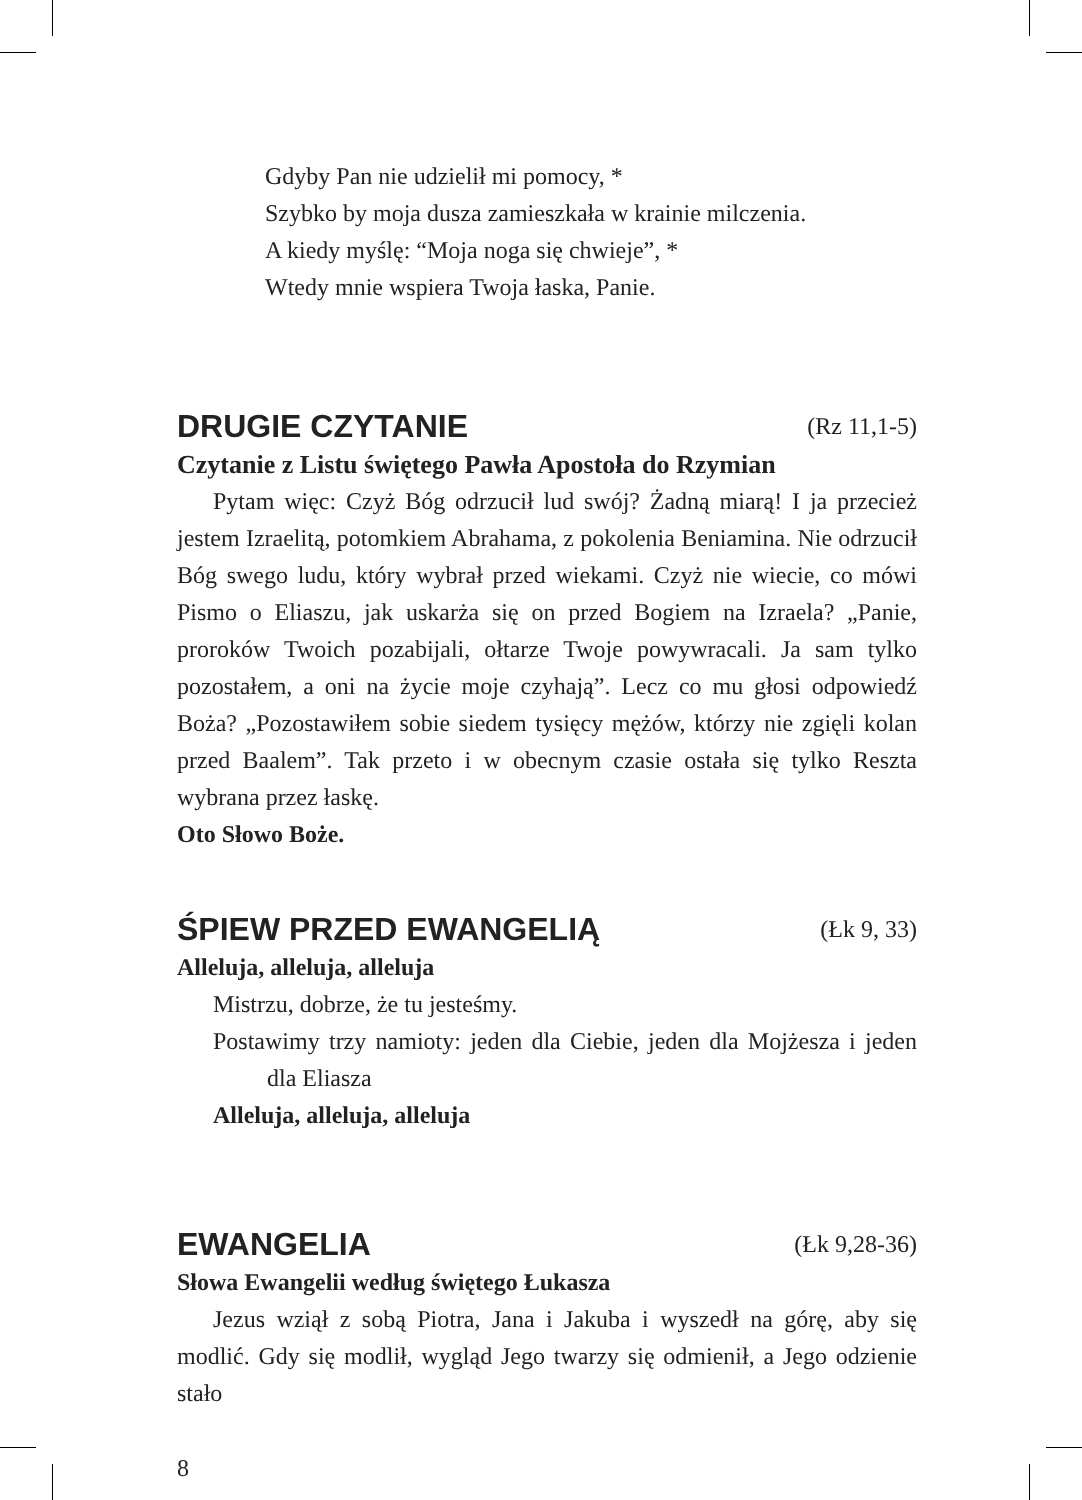Gdyby Pan nie udzielił mi pomocy, *
Szybko by moja dusza zamieszkała w krainie milczenia.
A kiedy myślę: “Moja noga się chwieje”, *
Wtedy mnie wspiera Twoja łaska, Panie.
DRUGIE CZYTANIE (Rz 11,1-5)
Czytanie z Listu świętego Pawła Apostoła do Rzymian
Pytam więc: Czyż Bóg odrzucił lud swój? Żadną miarą! I ja przecież jestem Izraelitą, potomkiem Abrahama, z pokolenia Beniamina. Nie odrzucił Bóg swego ludu, który wybrał przed wiekami. Czyż nie wiecie, co mówi Pismo o Eliaszu, jak uskarża się on przed Bogiem na Izraela? „Panie, proroków Twoich pozabijali, ołtarze Twoje powywracali. Ja sam tylko pozostałem, a oni na życie moje czyhają”. Lecz co mu głosi odpowiedź Boża? „Pozostawiłem sobie siedem tysięcy mężów, którzy nie zgięli kolan przed Baalem”. Tak przeto i w obecnym czasie ostała się tylko Reszta wybrana przez łaskę.
Oto Słowo Boże.
ŚPIEW PRZED EWANGELIĄ (Łk 9, 33)
Alleluja, alleluja, alleluja
Mistrzu, dobrze, że tu jesteśmy.
Postawimy trzy namioty: jeden dla Ciebie, jeden dla Mojżesza i jeden dla Eliasza
Alleluja, alleluja, alleluja
EWANGELIA (Łk 9,28-36)
Słowa Ewangelii według świętego Łukasza
Jezus wziął z sobą Piotra, Jana i Jakuba i wyszedł na górę, aby się modlić. Gdy się modlił, wygląd Jego twarzy się odmienił, a Jego odzienie stało
8